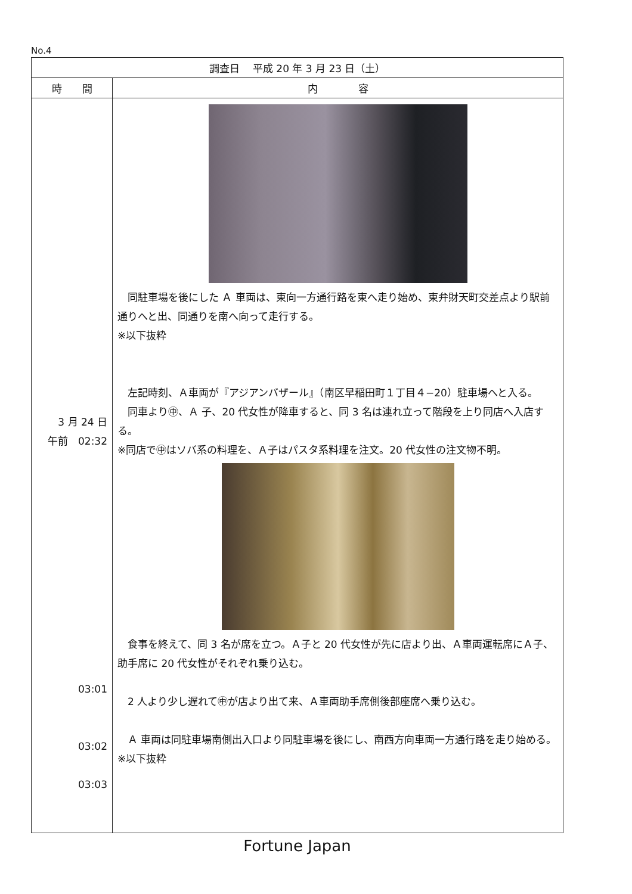No.4
| 調査日 平成 20 年 3 月 23 日（土） | |
| --- | --- |
| 時 間 | 内 容 |
| 3 月 24 日 午前 02:32 03:01 03:02 03:03 | 同駐車場を後にした Ａ 車両は、東向一方通行路を東へ走り始め、東弁財天町交差点より駅前通りへと出、同通りを南へ向って走行する。 ※以下抜粋 左記時刻、Ａ車両が『アジアンバザール』（南区早稲田町１丁目４−20）駐車場へと入る。 同車より㊥、Ａ 子、20 代女性が降車すると、同 3 名は連れ立って階段を上り同店へ入店する。 ※同店で㊥はソバ系の料理を、Ａ子はパスタ系料理を注文。20 代女性の注文物不明。 食事を終えて、同 3 名が席を立つ。Ａ子と 20 代女性が先に店より出、Ａ車両運転席にＡ子、助手席に 20 代女性がそれぞれ乗り込む。 2 人より少し遅れて㊥が店より出て来、Ａ車両助手席側後部座席へ乗り込む。 Ａ 車両は同駐車場南側出入口より同駐車場を後にし、南西方向車両一方通行路を走り始める。 ※以下抜粋 |
Fortune Japan